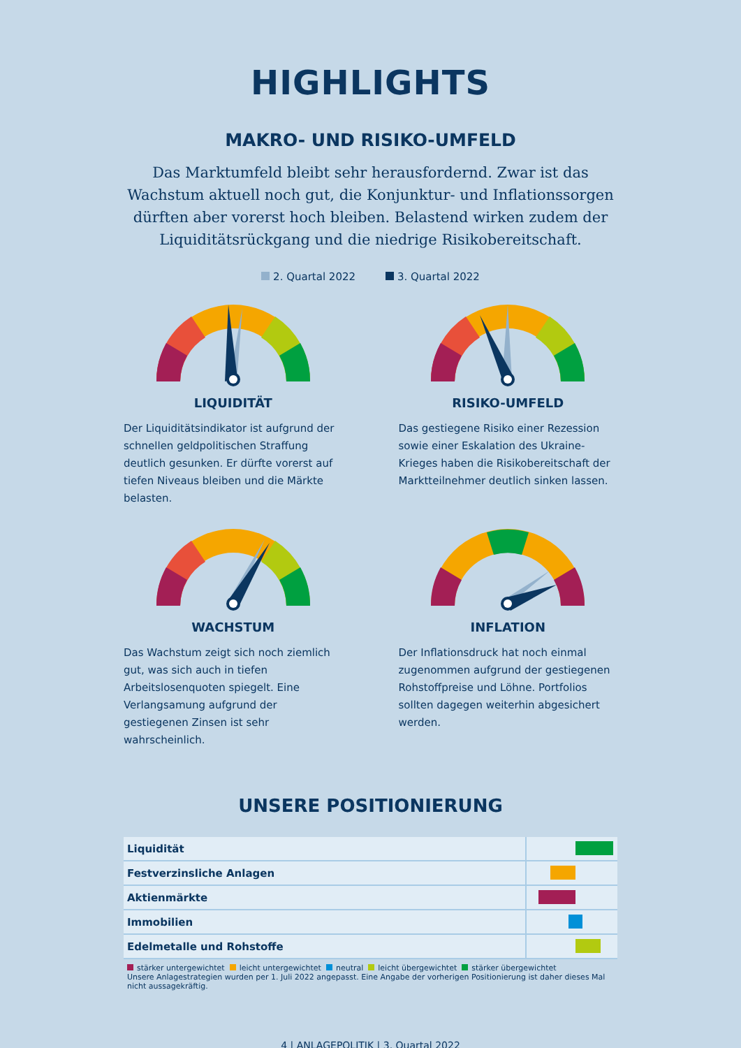HIGHLIGHTS
MAKRO- UND RISIKO-UMFELD
Das Marktumfeld bleibt sehr herausfordernd. Zwar ist das Wachstum aktuell noch gut, die Konjunktur- und Inflationssorgen dürften aber vorerst hoch bleiben. Belastend wirken zudem der Liquiditätsrückgang und die niedrige Risikobereitschaft.
2. Quartal 2022 3. Quartal 2022
LIQUIDITÄT
Der Liquiditätsindikator ist aufgrund der schnellen geldpolitischen Straffung deutlich gesunken. Er dürfte vorerst auf tiefen Niveaus bleiben und die Märkte belasten.
RISIKO-UMFELD
Das gestiegene Risiko einer Rezession sowie einer Eskalation des Ukraine-Krieges haben die Risikobereitschaft der Marktteilnehmer deutlich sinken lassen.
WACHSTUM
Das Wachstum zeigt sich noch ziemlich gut, was sich auch in tiefen Arbeitslosenquoten spiegelt. Eine Verlangsamung aufgrund der gestiegenen Zinsen ist sehr wahrscheinlich.
INFLATION
Der Inflationsdruck hat noch einmal zugenommen aufgrund der gestiegenen Rohstoffpreise und Löhne. Portfolios sollten dagegen weiterhin abgesichert werden.
UNSERE POSITIONIERUNG
| Liquidität | |
| Festverzinsliche Anlagen | |
| Aktienmärkte | |
| Immobilien | |
| Edelmetalle und Rohstoffe | |
stärker untergewichtet leicht untergewichtet neutral leicht übergewichtet stärker übergewichtet
Unsere Anlagestrategien wurden per 1. Juli 2022 angepasst. Eine Angabe der vorherigen Positionierung ist daher dieses Mal nicht aussagekräftig.
4 | ANLAGEPOLITIK | 3. Quartal 2022